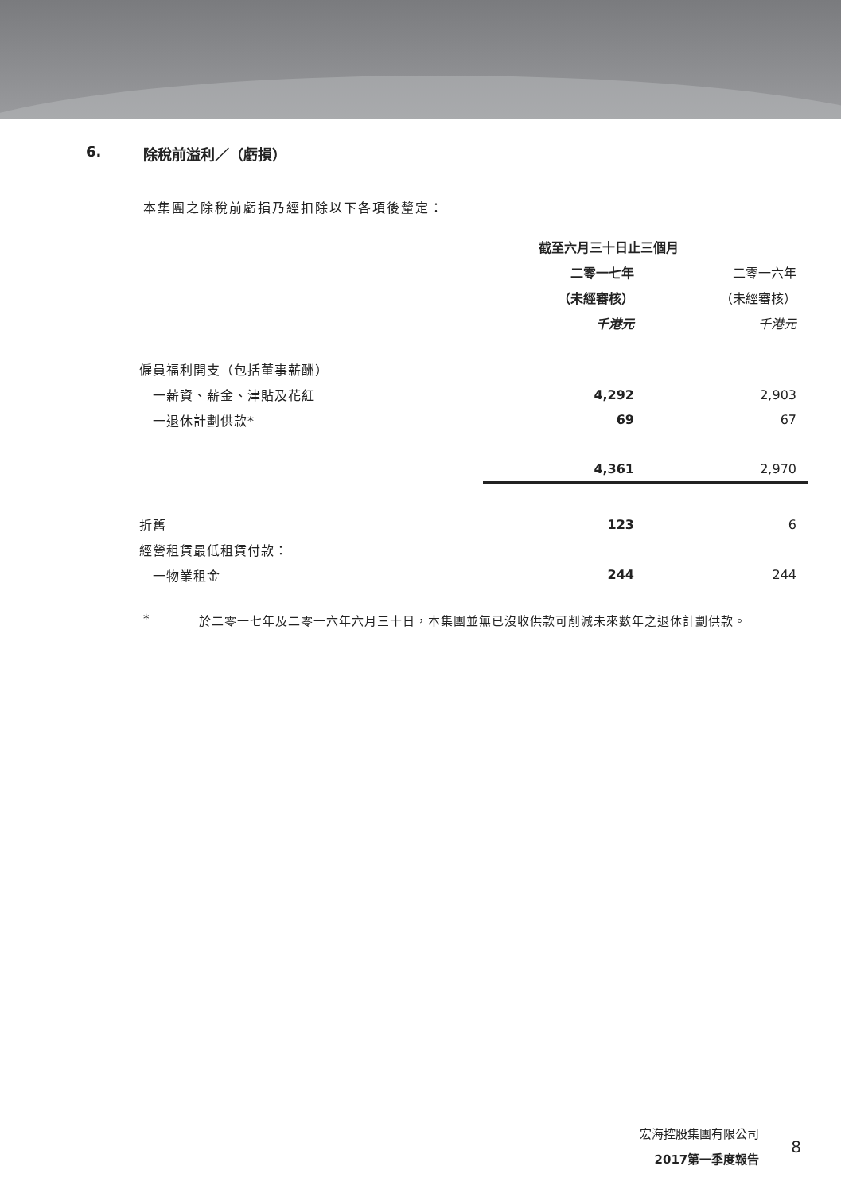6. 除稅前溢利／（虧損）
本集團之除稅前虧損乃經扣除以下各項後釐定：
| | 截至六月三十日止三個月 | |
| | 二零一七年 | 二零一六年 |
| | （未經審核） | （未經審核） |
| | 千港元 | 千港元 |
| 僱員福利開支（包括董事薪酬） | | |
| 一薪資、薪金、津貼及花紅 | 4,292 | 2,903 |
| 一退休計劃供款* | 69 | 67 |
| | 4,361 | 2,970 |
| 折舊 | 123 | 6 |
| 經營租賃最低租賃付款： | | |
| 一物業租金 | 244 | 244 |
* 於二零一七年及二零一六年六月三十日，本集團並無已沒收供款可削減未來數年之退休計劃供款。
宏海控股集團有限公司
2017第一季度報告
8